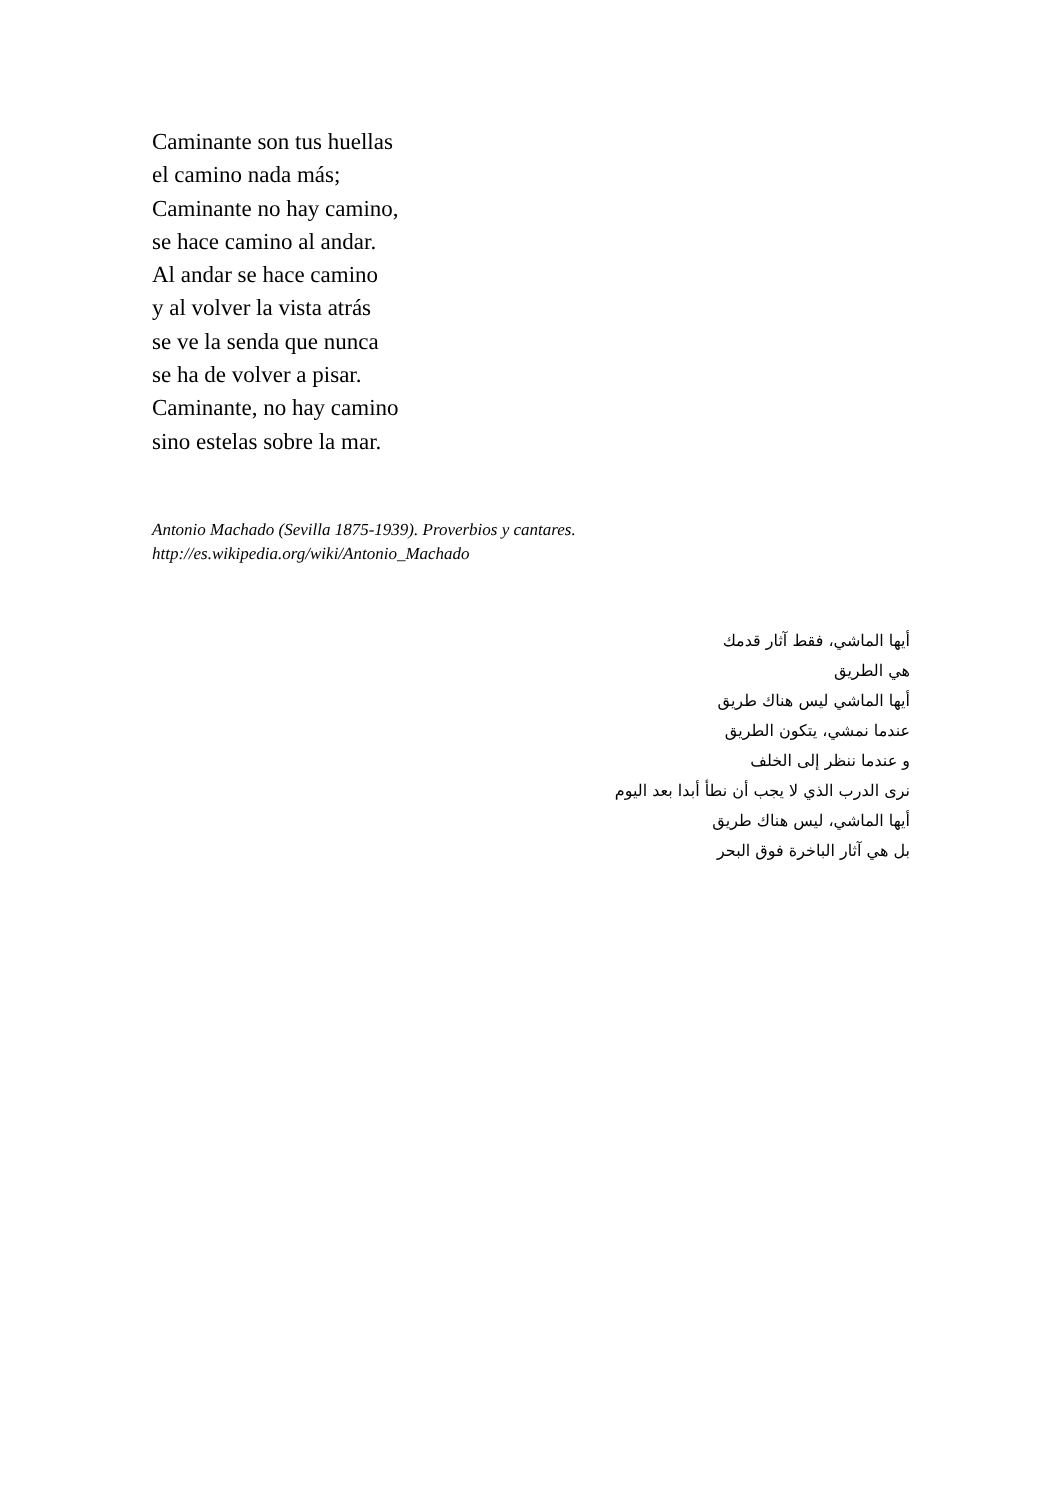Caminante son tus huellas
el camino nada más;
Caminante no hay camino,
se hace camino al andar.
Al andar se hace camino
y al volver la vista atrás
se ve la senda que nunca
se ha de volver a pisar.
Caminante, no hay camino
sino estelas sobre la mar.
Antonio Machado (Sevilla 1875-1939). Proverbios y cantares.
http://es.wikipedia.org/wiki/Antonio_Machado
أيها الماشي، فقط آثار قدمك
هي الطريق
أيها الماشي ليس هناك طريق
عندما نمشي، يتكون الطريق
و عندما ننظر إلى الخلف
نرى الدرب الذي لا يجب أن نطأ أبدا بعد اليوم
أيها الماشي، ليس هناك طريق
بل هي آثار الباخرة فوق البحر